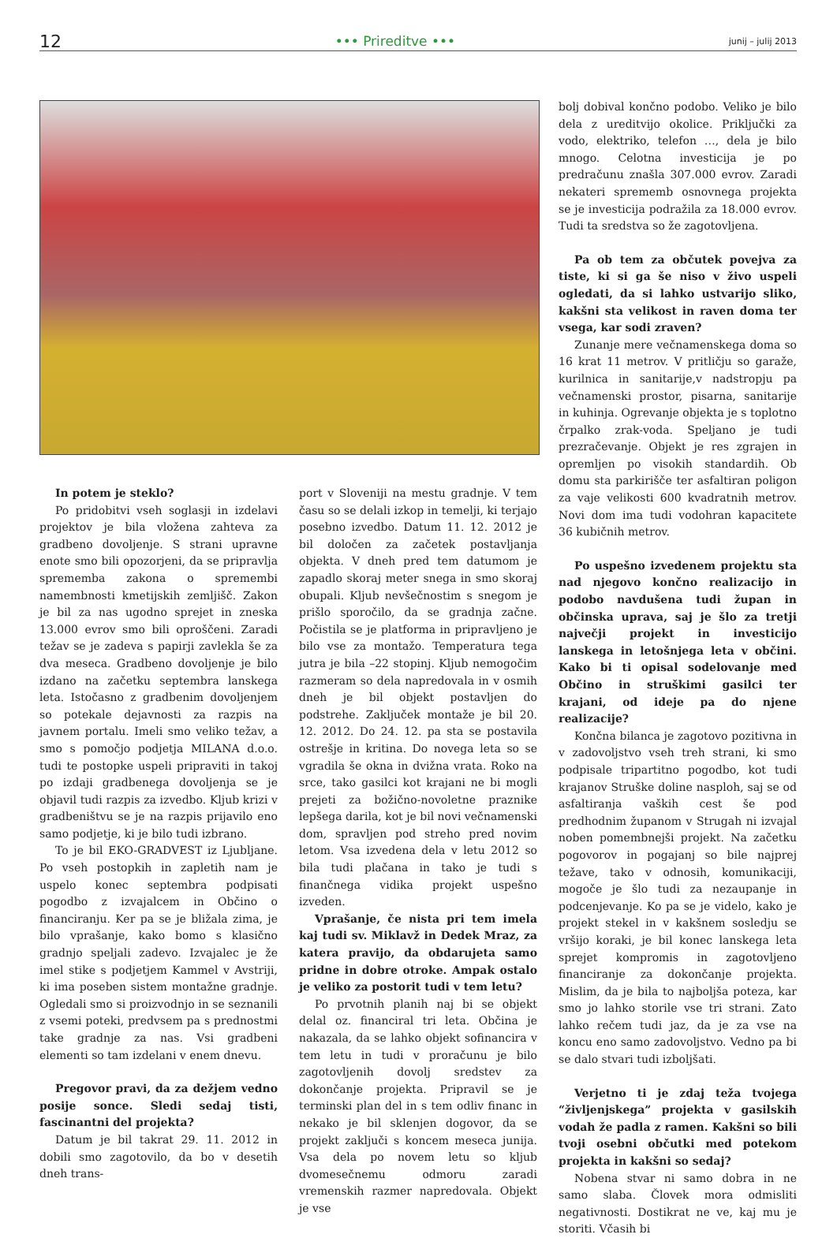12 ••• Prireditve ••• junij – julij 2013
In potem je steklo?
Po pridobitvi vseh soglasji in izdelavi projektov je bila vložena zahteva za gradbeno dovoljenje. S strani upravne enote smo bili opozorjeni, da se pripravlja sprememba zakona o spremembi namembnosti kmetijskih zemljišč. Zakon je bil za nas ugodno sprejet in zneska 13.000 evrov smo bili oproščeni. Zaradi težav se je zadeva s papirji zavlekla še za dva meseca. Gradbeno dovoljenje je bilo izdano na začetku septembra lanskega leta. Istočasno z gradbenim dovoljenjem so potekale dejavnosti za razpis na javnem portalu. Imeli smo veliko težav, a smo s pomočjo podjetja MILANA d.o.o. tudi te postopke uspeli pripraviti in takoj po izdaji gradbenega dovoljenja se je objavil tudi razpis za izvedbo. Kljub krizi v gradbeništvu se je na razpis prijavilo eno samo podjetje, ki je bilo tudi izbrano.
To je bil EKO-GRADVEST iz Ljubljane. Po vseh postopkih in zapletih nam je uspelo konec septembra podpisati pogodbo z izvajalcem in Občino o financiranju. Ker pa se je bližala zima, je bilo vprašanje, kako bomo s klasično gradnjo speljali zadevo. Izvajalec je že imel stike s podjetjem Kammel v Avstriji, ki ima poseben sistem montažne gradnje. Ogledali smo si proizvodnjo in se seznanili z vsemi poteki, predvsem pa s prednostmi take gradnje za nas. Vsi gradbeni elementi so tam izdelani v enem dnevu.
Pregovor pravi, da za dežjem vedno posije sonce. Sledi sedaj tisti, fascinantni del projekta?
Datum je bil takrat 29. 11. 2012 in dobili smo zagotovilo, da bo v desetih dneh trans-
port v Sloveniji na mestu gradnje. V tem času so se delali izkop in temelji, ki terjajo posebno izvedbo. Datum 11. 12. 2012 je bil določen za začetek postavljanja objekta. V dneh pred tem datumom je zapadlo skoraj meter snega in smo skoraj obupali. Kljub nevšečnostim s snegom je prišlo sporočilo, da se gradnja začne. Počistila se je platforma in pripravljeno je bilo vse za montažo. Temperatura tega jutra je bila –22 stopinj. Kljub nemogočim razmeram so dela napredovala in v osmih dneh je bil objekt postavljen do podstrehe. Zaključek montaže je bil 20. 12. 2012. Do 24. 12. pa sta se postavila ostrešje in kritina. Do novega leta so se vgradila še okna in dvižna vrata. Roko na srce, tako gasilci kot krajani ne bi mogli prejeti za božično-novoletne praznike lepšega darila, kot je bil novi večnamenski dom, spravljen pod streho pred novim letom. Vsa izvedena dela v letu 2012 so bila tudi plačana in tako je tudi s finančnega vidika projekt uspešno izveden.
Vprašanje, če nista pri tem imela kaj tudi sv. Miklavž in Dedek Mraz, za katera pravijo, da obdarujeta samo pridne in dobre otroke. Ampak ostalo je veliko za postorit tudi v tem letu?
Po prvotnih planih naj bi se objekt delal oz. financiral tri leta. Občina je nakazala, da se lahko objekt sofinancira v tem letu in tudi v proračunu je bilo zagotovljenih dovolj sredstev za dokončanje projekta. Pripravil se je terminski plan del in s tem odliv financ in nekako je bil sklenjen dogovor, da se projekt zaključi s koncem meseca junija. Vsa dela po novem letu so kljub dvomesečnemu odmoru zaradi vremenskih razmer napredovala. Objekt je vse
bolj dobival končno podobo. Veliko je bilo dela z ureditvijo okolice. Priključki za vodo, elektriko, telefon …, dela je bilo mnogo. Celotna investicija je po predračunu znašla 307.000 evrov. Zaradi nekateri sprememb osnovnega projekta se je investicija podražila za 18.000 evrov. Tudi ta sredstva so že zagotovljena.
Pa ob tem za občutek povejva za tiste, ki si ga še niso v živo uspeli ogledati, da si lahko ustvarijo sliko, kakšni sta velikost in raven doma ter vsega, kar sodi zraven?
Zunanje mere večnamenskega doma so 16 krat 11 metrov. V pritličju so garaže, kurilnica in sanitarije,v nadstropju pa večnamenski prostor, pisarna, sanitarije in kuhinja. Ogrevanje objekta je s toplotno črpalko zrak-voda. Speljano je tudi prezračevanje. Objekt je res zgrajen in opremljen po visokih standardih. Ob domu sta parkirišče ter asfaltiran poligon za vaje velikosti 600 kvadratnih metrov. Novi dom ima tudi vodohran kapacitete 36 kubičnih metrov.
Po uspešno izvedenem projektu sta nad njegovo končno realizacijo in podobo navdušena tudi župan in občinska uprava, saj je šlo za tretji največji projekt in investicijo lanskega in letošnjega leta v občini. Kako bi ti opisal sodelovanje med Občino in struškimi gasilci ter krajani, od ideje pa do njene realizacije?
Končna bilanca je zagotovo pozitivna in v zadovoljstvo vseh treh strani, ki smo podpisale tripartitno pogodbo, kot tudi krajanov Struške doline nasploh, saj se od asfaltiranja vaških cest še pod predhodnim županom v Strugah ni izvajal noben pomembnejši projekt. Na začetku pogovorov in pogajanj so bile najprej težave, tako v odnosih, komunikaciji, mogoče je šlo tudi za nezaupanje in podcenjevanje. Ko pa se je videlo, kako je projekt stekel in v kakšnem sosledju se vršijo koraki, je bil konec lanskega leta sprejet kompromis in zagotovljeno financiranje za dokončanje projekta. Mislim, da je bila to najboljša poteza, kar smo jo lahko storile vse tri strani. Zato lahko rečem tudi jaz, da je za vse na koncu eno samo zadovoljstvo. Vedno pa bi se dalo stvari tudi izboljšati.
Verjetno ti je zdaj teža tvojega “življenjskega” projekta v gasilskih vodah že padla z ramen. Kakšni so bili tvoji osebni občutki med potekom projekta in kakšni so sedaj?
Nobena stvar ni samo dobra in ne samo slaba. Človek mora odmisliti negativnosti. Dostikrat ne ve, kaj mu je storiti. Včasih bi